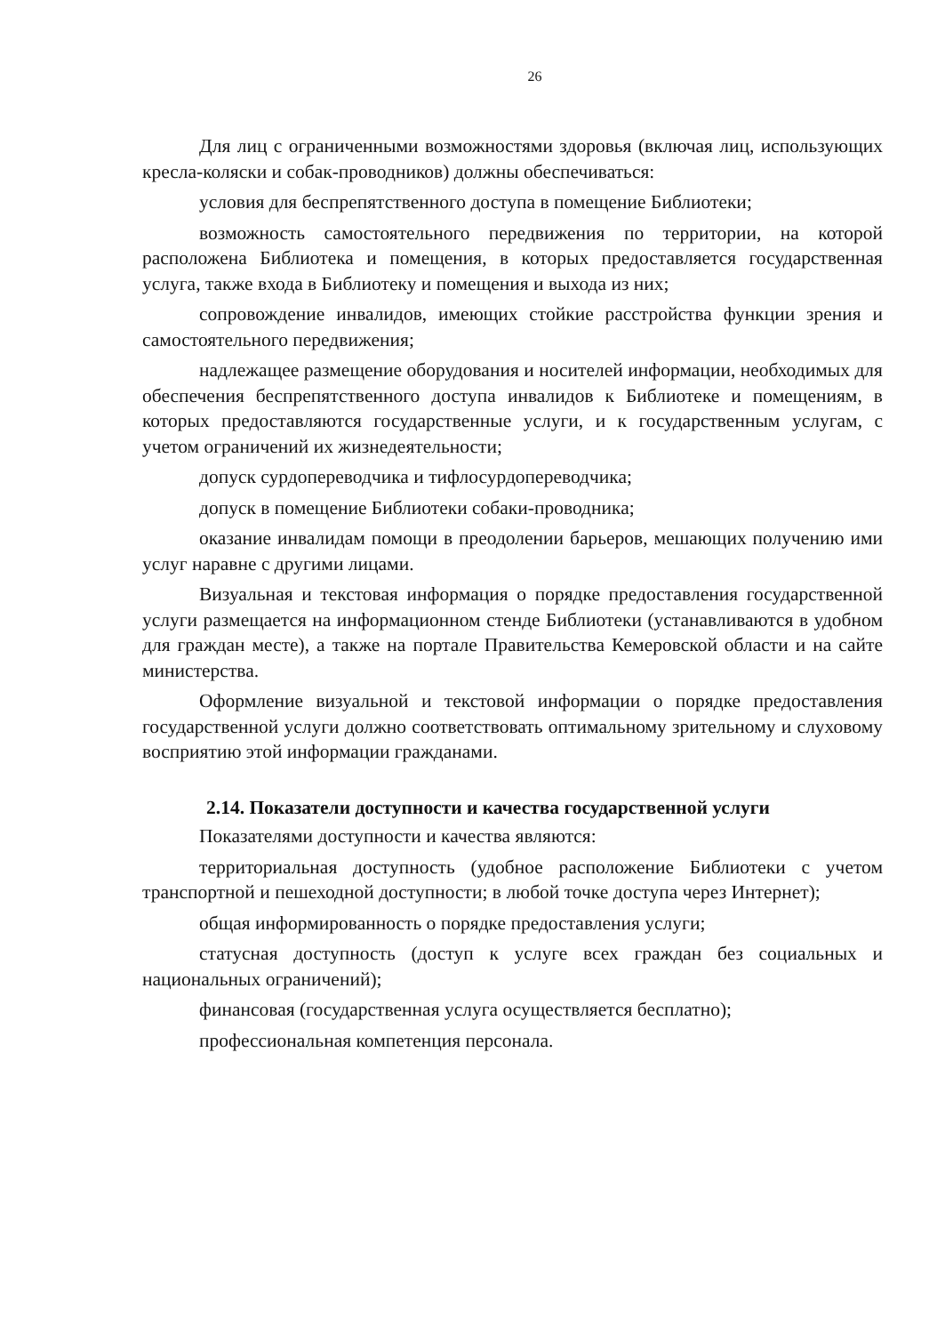26
Для лиц с ограниченными возможностями здоровья (включая лиц, использующих кресла-коляски и собак-проводников) должны обеспечиваться:
условия для беспрепятственного доступа в помещение Библиотеки;
возможность самостоятельного передвижения по территории, на которой расположена Библиотека и помещения, в которых предоставляется государственная услуга, также входа в Библиотеку и помещения и выхода из них;
сопровождение инвалидов, имеющих стойкие расстройства функции зрения и самостоятельного передвижения;
надлежащее размещение оборудования и носителей информации, необходимых для обеспечения беспрепятственного доступа инвалидов к Библиотеке и помещениям, в которых предоставляются государственные услуги, и к государственным услугам, с учетом ограничений их жизнедеятельности;
допуск сурдопереводчика и тифлосурдопереводчика;
допуск в помещение Библиотеки собаки-проводника;
оказание инвалидам помощи в преодолении барьеров, мешающих получению ими услуг наравне с другими лицами.
Визуальная и текстовая информация о порядке предоставления государственной услуги размещается на информационном стенде Библиотеки (устанавливаются в удобном для граждан месте), а также на портале Правительства Кемеровской области и на сайте министерства.
Оформление визуальной и текстовой информации о порядке предоставления государственной услуги должно соответствовать оптимальному зрительному и слуховому восприятию этой информации гражданами.
2.14. Показатели доступности и качества государственной услуги
Показателями доступности и качества являются:
территориальная доступность (удобное расположение Библиотеки с учетом транспортной и пешеходной доступности; в любой точке доступа через Интернет);
общая информированность о порядке предоставления услуги;
статусная доступность (доступ к услуге всех граждан без социальных и национальных ограничений);
финансовая (государственная услуга осуществляется бесплатно);
профессиональная компетенция персонала.